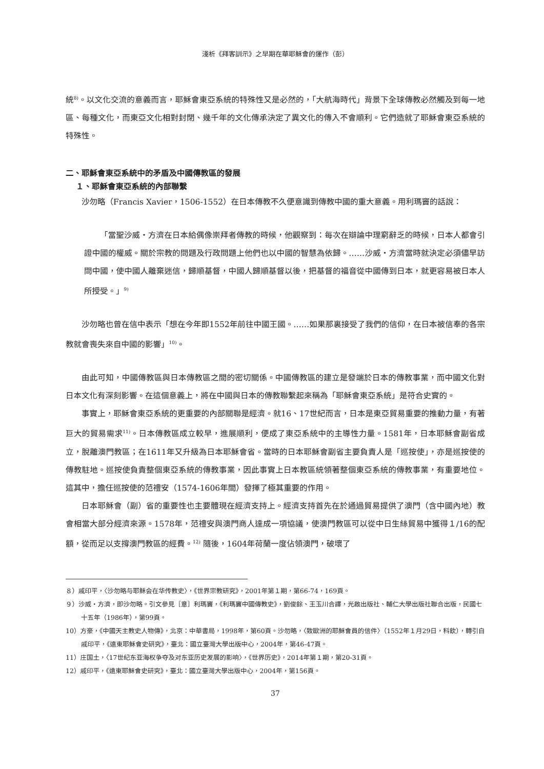淺析《拜客訓示》之早期在華耶穌會的運作（彭）
統<sup>8)</sup>。以文化交流的意義而言，耶穌會東亞系統的特殊性又是必然的，「大航海時代」背景下全球傳教必然觸及到每一地區、每種文化，而東亞文化相對封閉、幾千年的文化傳承決定了異文化的傳入不會順利。它們造就了耶穌會東亞系統的特殊性。
二、耶穌會東亞系統中的矛盾及中國傳教區的發展
１、耶穌會東亞系統的內部聯繫
沙勿略（Francis Xavier，1506-1552）在日本傳教不久便意識到傳教中國的重大意義。用利瑪竇的話說：
「當聖沙威・方濟在日本給偶像崇拜者傳教的時候，他觀察到：每次在辯論中理窮辭乏的時候，日本人都會引證中國的權威。關於宗教的問題及行政問題上他們也以中國的智慧為依歸。……沙威・方濟當時就決定必須儘早訪問中國，使中國人離棄迷信，歸順基督，中國人歸順基督以後，把基督的福音從中國傳到日本，就更容易被日本人所授受。」<sup>9)</sup>
沙勿略也曾在信中表示「想在今年即1552年前往中國王國。……如果那裏接受了我們的信仰，在日本被信奉的各宗教就會喪失來自中國的影響」<sup>10)</sup>。
由此可知，中國傳教區與日本傳教區之間的密切關係。中國傳教區的建立是發端於日本的傳教事業，而中國文化對日本文化有深刻影響。在這個意義上，將在中國與日本的傳教聯繫起來稱為「耶穌會東亞系統」是符合史實的。
事實上，耶穌會東亞系統的更重要的內部關聯是經濟。就16、17世紀而言，日本是東亞貿易重要的推動力量，有著巨大的貿易需求<sup>11)</sup>。日本傳教區成立較早，進展順利，便成了東亞系統中的主導性力量。1581年，日本耶穌會副省成立，脫離澳門教區；在1611年又升級為日本耶穌會省。當時的日本耶穌會副省主要負責人是「巡按使」，亦是巡按使的傳教駐地。巡按使負責整個東亞系統的傳教事業，因此事實上日本教區統領著整個東亞系統的傳教事業，有重要地位。這其中，擔任巡按使的范禮安（1574-1606年間）發揮了極其重要的作用。
日本耶穌會（副）省的重要性也主要體現在經濟支持上。經濟支持首先在於通過貿易提供了澳門（含中國內地）教會相當大部分經濟來源。1578年，范禮安與澳門商人達成一項協議，使澳門教區可以從中日生絲貿易中獲得１/16的配額，從而足以支撐澳門教區的經費。<sup>12)</sup> 隨後，1604年荷蘭一度佔領澳門，破壞了
８）戚印平，〈沙勿略与耶稣会在华传教史〉，《世界宗教研究》，2001年第１期，第66-74，169頁。
９）沙威・方濟，即沙勿略。引文參見［意］利瑪竇，《利瑪竇中國傳教史》，劉俊餘、王玉川合譯，光啟出版社、輔仁大學出版社聯合出版，民國七十五年（1986年），第99頁。
10）方豪，《中國天主教史人物傳》，北京：中華書局，1998年，第60頁。沙勿略，〈致歐洲的耶穌會員的信件〉（1552年１月29日，科欽），轉引自戚印平，《遠東耶穌會史研究》，臺北：國立臺灣大學出版中心，2004年，第46-47頁。
11）庄国土，〈17世纪东亚海权争夺及对东亚历史发展的影响〉，《世界历史》，2014年第１期，第20-31頁。
12）戚印平，《遠東耶穌會史研究》，臺北：國立臺灣大學出版中心，2004年，第156頁。
37